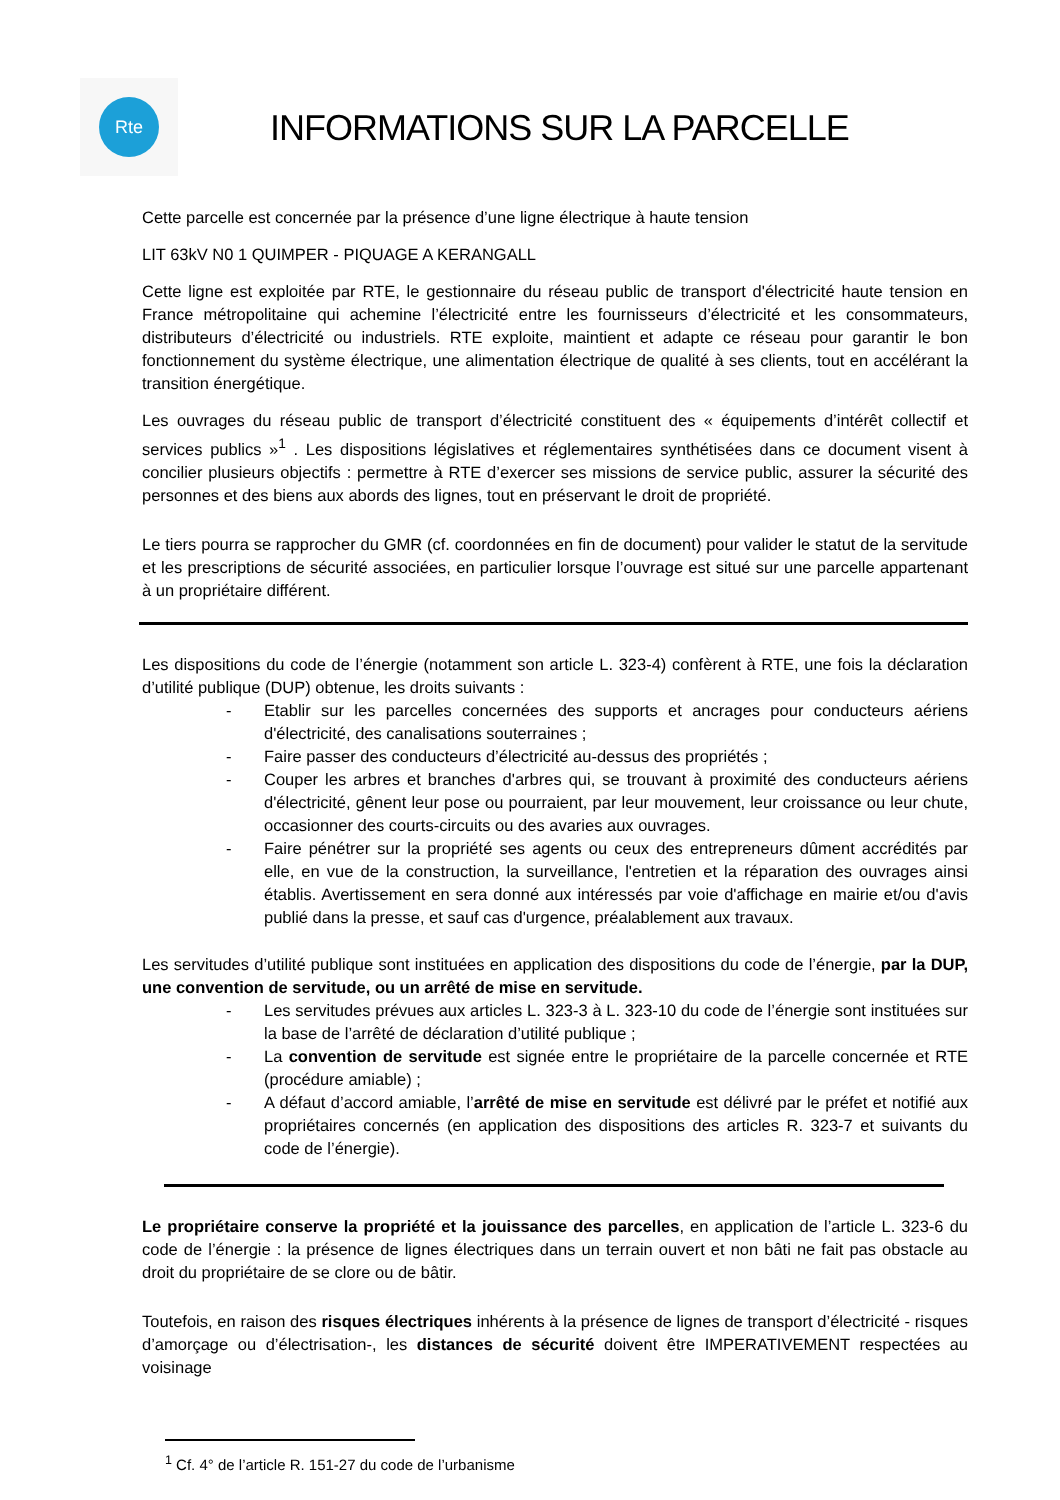Rte
INFORMATIONS SUR LA PARCELLE
Cette parcelle est concernée par la présence d’une ligne électrique à haute tension
LIT 63kV N0 1 QUIMPER - PIQUAGE A KERANGALL
Cette ligne est exploitée par RTE, le gestionnaire du réseau public de transport d'électricité haute tension en France métropolitaine qui achemine l’électricité entre les fournisseurs d’électricité et les consommateurs, distributeurs d’électricité ou industriels. RTE exploite, maintient et adapte ce réseau pour garantir le bon fonctionnement du système électrique, une alimentation électrique de qualité à ses clients, tout en accélérant la transition énergétique.
Les ouvrages du réseau public de transport d’électricité constituent des « équipements d’intérêt collectif et services publics »<sup>1</sup> . Les dispositions législatives et réglementaires synthétisées dans ce document visent à concilier plusieurs objectifs : permettre à RTE d’exercer ses missions de service public, assurer la sécurité des personnes et des biens aux abords des lignes, tout en préservant le droit de propriété.
Le tiers pourra se rapprocher du GMR (cf. coordonnées en fin de document) pour valider le statut de la servitude et les prescriptions de sécurité associées, en particulier lorsque l’ouvrage est situé sur une parcelle appartenant à un propriétaire différent.
Les dispositions du code de l’énergie (notamment son article L. 323-4) confèrent à RTE, une fois la déclaration d’utilité publique (DUP) obtenue, les droits suivants :
- Etablir sur les parcelles concernées des supports et ancrages pour conducteurs aériens d'électricité, des canalisations souterraines ;
- Faire passer des conducteurs d’électricité au-dessus des propriétés ;
- Couper les arbres et branches d'arbres qui, se trouvant à proximité des conducteurs aériens d'électricité, gênent leur pose ou pourraient, par leur mouvement, leur croissance ou leur chute, occasionner des courts-circuits ou des avaries aux ouvrages.
- Faire pénétrer sur la propriété ses agents ou ceux des entrepreneurs dûment accrédités par elle, en vue de la construction, la surveillance, l'entretien et la réparation des ouvrages ainsi établis. Avertissement en sera donné aux intéressés par voie d'affichage en mairie et/ou d'avis publié dans la presse, et sauf cas d'urgence, préalablement aux travaux.
Les servitudes d’utilité publique sont instituées en application des dispositions du code de l’énergie, par la DUP, une convention de servitude, ou un arrêté de mise en servitude.
- Les servitudes prévues aux articles L. 323-3 à L. 323-10 du code de l’énergie sont instituées sur la base de l’arrêté de déclaration d’utilité publique ;
- La convention de servitude est signée entre le propriétaire de la parcelle concernée et RTE (procédure amiable) ;
- A défaut d’accord amiable, l’arrêté de mise en servitude est délivré par le préfet et notifié aux propriétaires concernés (en application des dispositions des articles R. 323-7 et suivants du code de l’énergie).
Le propriétaire conserve la propriété et la jouissance des parcelles, en application de l’article L. 323-6 du code de l’énergie : la présence de lignes électriques dans un terrain ouvert et non bâti ne fait pas obstacle au droit du propriétaire de se clore ou de bâtir.
Toutefois, en raison des risques électriques inhérents à la présence de lignes de transport d’électricité - risques d’amorçage ou d’électrisation-, les distances de sécurité doivent être IMPERATIVEMENT respectées au voisinage
<sup>1</sup> Cf. 4° de l’article R. 151-27 du code de l’urbanisme